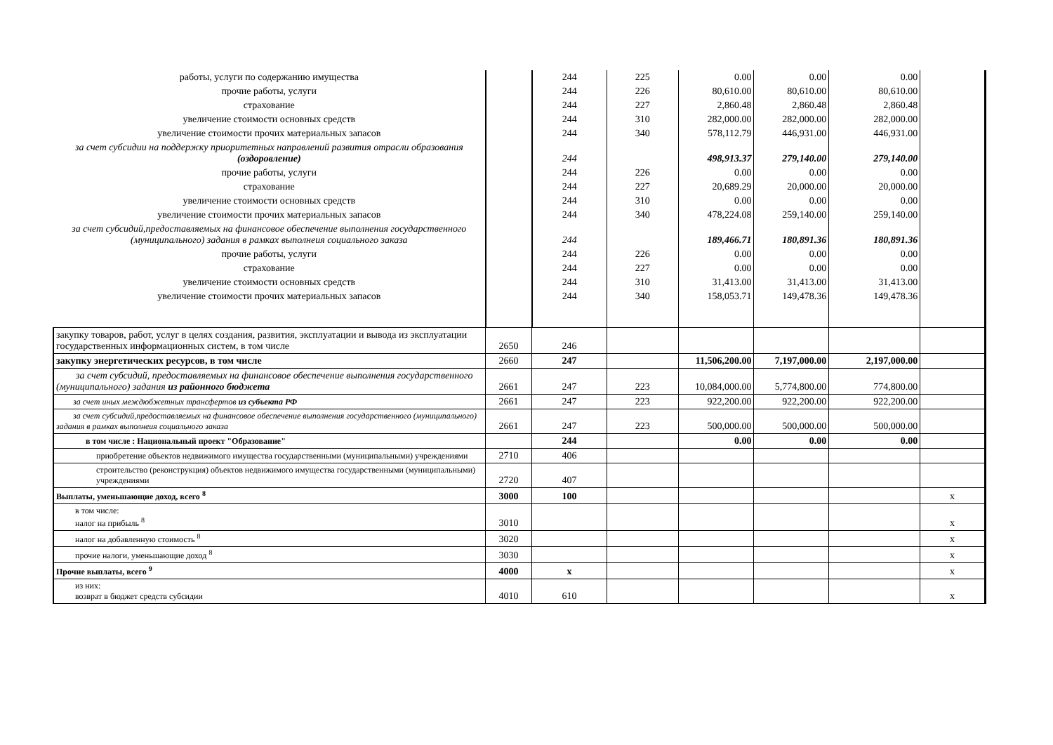| работы, услуги по содержанию имущества | | 244 | 225 | 0.00 | 0.00 | 0.00 | |
| прочие работы, услуги | | 244 | 226 | 80,610.00 | 80,610.00 | 80,610.00 | |
| страхование | | 244 | 227 | 2,860.48 | 2,860.48 | 2,860.48 | |
| увеличение стоимости основных средств | | 244 | 310 | 282,000.00 | 282,000.00 | 282,000.00 | |
| увеличение стоимости прочих материальных запасов | | 244 | 340 | 578,112.79 | 446,931.00 | 446,931.00 | |
| за счет субсидии на поддержку приоритетных направлений развития отрасли образования (оздоровление) | | 244 | | 498,913.37 | 279,140.00 | 279,140.00 | |
| прочие работы, услуги | | 244 | 226 | 0.00 | 0.00 | 0.00 | |
| страхование | | 244 | 227 | 20,689.29 | 20,000.00 | 20,000.00 | |
| увеличение стоимости основных средств | | 244 | 310 | 0.00 | 0.00 | 0.00 | |
| увеличение стоимости прочих материальных запасов | | 244 | 340 | 478,224.08 | 259,140.00 | 259,140.00 | |
| за счет субсидий,предоставляемых на финансовое обеспечение выполнения государственного (муниципального) задания в рамках выполнеия социального заказа | | 244 | | 189,466.71 | 180,891.36 | 180,891.36 | |
| прочие работы, услуги | | 244 | 226 | 0.00 | 0.00 | 0.00 | |
| страхование | | 244 | 227 | 0.00 | 0.00 | 0.00 | |
| увеличение стоимости основных средств | | 244 | 310 | 31,413.00 | 31,413.00 | 31,413.00 | |
| увеличение стоимости прочих материальных запасов | | 244 | 340 | 158,053.71 | 149,478.36 | 149,478.36 | |
| закупку товаров, работ, услуг в целях создания, развития, эксплуатации и вывода из эксплуатации государственных информационных систем, в том числе | 2650 | 246 | | | | | |
| закупку энергетических ресурсов, в том числе | 2660 | 247 | | 11,506,200.00 | 7,197,000.00 | 2,197,000.00 | |
| за счет субсидий, предоставляемых на финансовое обеспечение выполнения государственного (муниципального) задания из районного бюджета | 2661 | 247 | 223 | 10,084,000.00 | 5,774,800.00 | 774,800.00 | |
| за счет иных междюбжетных трансфертов из субъекта РФ | 2661 | 247 | 223 | 922,200.00 | 922,200.00 | 922,200.00 | |
| за счет субсидий,предоставляемых на финансовое обеспечение выполнения государственного (муниципального) задания в рамках выполнеия социального заказа | 2661 | 247 | 223 | 500,000.00 | 500,000.00 | 500,000.00 | |
| в том числе : Национальный проект "Образование" | | 244 | | 0.00 | 0.00 | 0.00 | |
| приобретение объектов недвижимого имущества государственными (муниципальными) учреждениями | 2710 | 406 | | | | | |
| строительство (реконструкция) объектов недвижимого имущества государственными (муниципальными) учреждениями | 2720 | 407 | | | | | |
| Выплаты, уменьшающие доход, всего <sup>8</sup> | 3000 | 100 | | | | | x |
| в том числе: налог на прибыль <sup>8</sup> | 3010 | | | | | | x |
| налог на добавленную стоимость <sup>8</sup> | 3020 | | | | | | x |
| прочие налоги, уменьшающие доход <sup>8</sup> | 3030 | | | | | | x |
| Прочие выплаты, всего <sup>9</sup> | 4000 | x | | | | | x |
| из них: возврат в бюджет средств субсидии | 4010 | 610 | | | | | x |